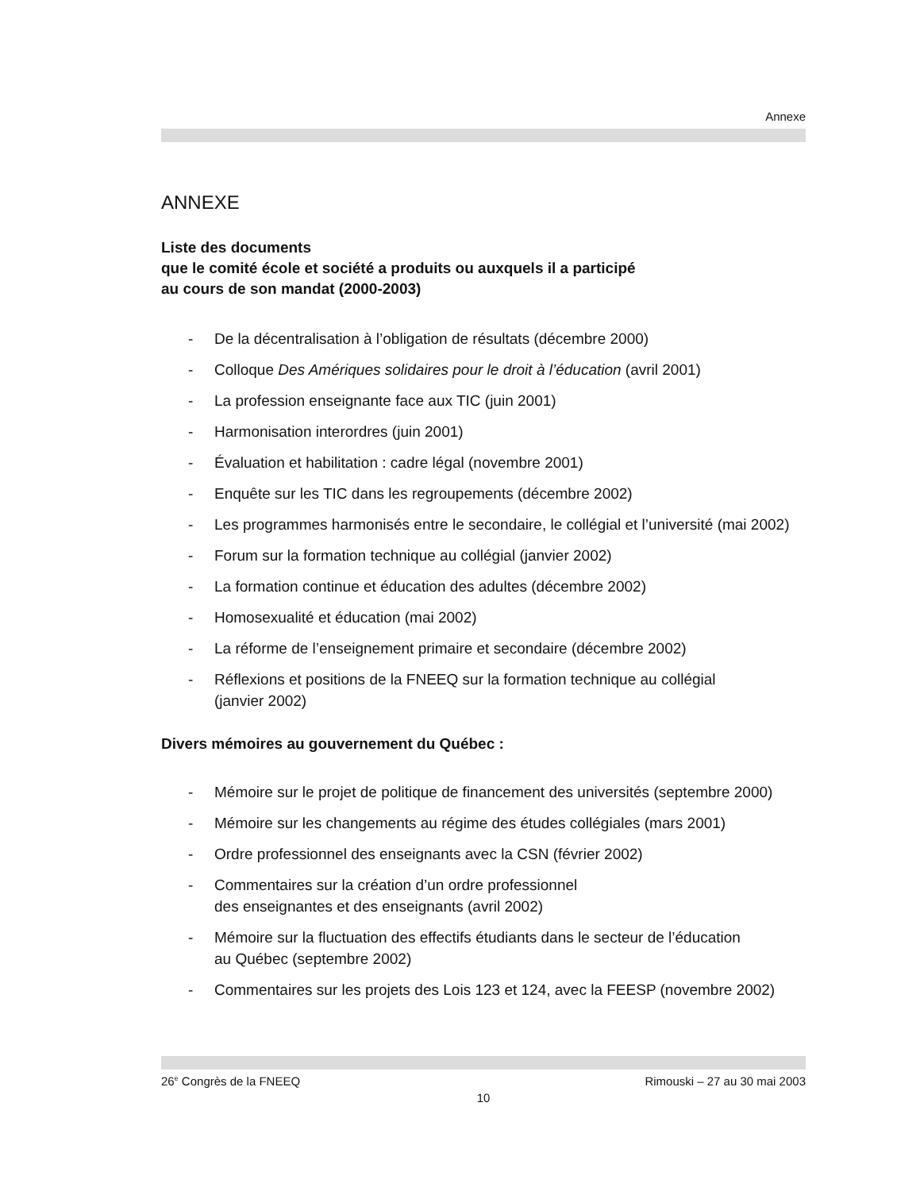Annexe
ANNEXE
Liste des documents
que le comité école et société a produits ou auxquels il a participé
au cours de son mandat (2000-2003)
- De la décentralisation à l’obligation de résultats (décembre 2000)
- Colloque Des Amériques solidaires pour le droit à l’éducation (avril 2001)
- La profession enseignante face aux TIC (juin 2001)
- Harmonisation interordres (juin 2001)
- Évaluation et habilitation : cadre légal (novembre 2001)
- Enquête sur les TIC dans les regroupements (décembre 2002)
- Les programmes harmonisés entre le secondaire, le collégial et l’université (mai 2002)
- Forum sur la formation technique au collégial (janvier 2002)
- La formation continue et éducation des adultes (décembre 2002)
- Homosexualité et éducation (mai 2002)
- La réforme de l’enseignement primaire et secondaire (décembre 2002)
- Réflexions et positions de la FNEEQ sur la formation technique au collégial
(janvier 2002)
Divers mémoires au gouvernement du Québec :
- Mémoire sur le projet de politique de financement des universités (septembre 2000)
- Mémoire sur les changements au régime des études collégiales (mars 2001)
- Ordre professionnel des enseignants avec la CSN (février 2002)
- Commentaires sur la création d’un ordre professionnel
des enseignantes et des enseignants (avril 2002)
- Mémoire sur la fluctuation des effectifs étudiants dans le secteur de l’éducation
au Québec (septembre 2002)
- Commentaires sur les projets des Lois 123 et 124, avec la FEESP (novembre 2002)
26<sup>e</sup> Congrès de la FNEEQ Rimouski – 27 au 30 mai 2003
10